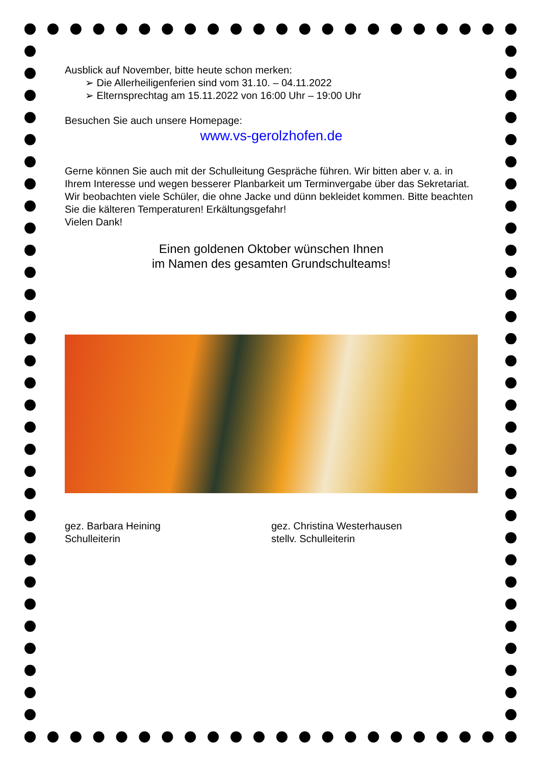Ausblick auf November, bitte heute schon merken:
➢ Die Allerheiligenferien sind vom 31.10. – 04.11.2022
➢ Elternsprechtag am 15.11.2022 von 16:00 Uhr – 19:00 Uhr
Besuchen Sie auch unsere Homepage:
www.vs-gerolzhofen.de
Gerne können Sie auch mit der Schulleitung Gespräche führen. Wir bitten aber v. a. in Ihrem Interesse und wegen besserer Planbarkeit um Terminvergabe über das Sekretariat.
Wir beobachten viele Schüler, die ohne Jacke und dünn bekleidet kommen. Bitte beachten Sie die kälteren Temperaturen! Erkältungsgefahr!
Vielen Dank!
Einen goldenen Oktober wünschen Ihnen
im Namen des gesamten Grundschulteams!
gez. Barbara Heining
Schulleiterin
gez. Christina Westerhausen
stellv. Schulleiterin